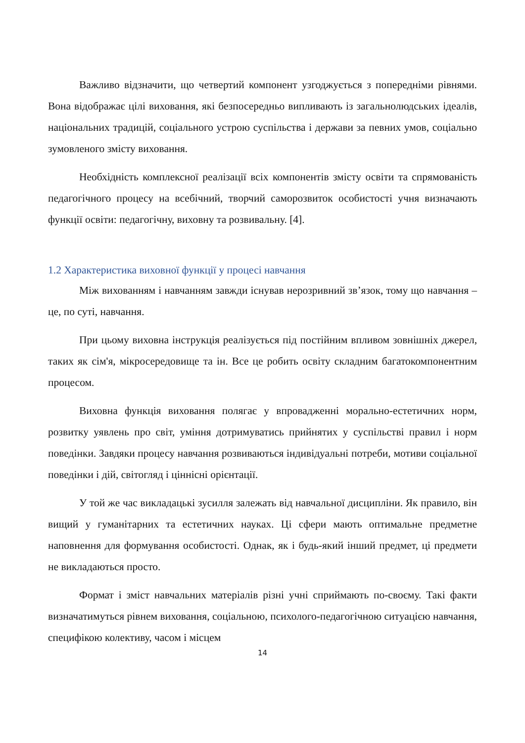Важливо відзначити, що четвертий компонент узгоджується з попередніми рівнями. Вона відображає цілі виховання, які безпосередньо випливають із загальнолюдських ідеалів, національних традицій, соціального устрою суспільства і держави за певних умов, соціально зумовленого змісту виховання.
Необхідність комплексної реалізації всіх компонентів змісту освіти та спрямованість педагогічного процесу на всебічний, творчий саморозвиток особистості учня визначають функції освіти: педагогічну, виховну та розвивальну. [4].
1.2 Характеристика виховної функції у процесі навчання
Між вихованням і навчанням завжди існував нерозривний зв’язок, тому що навчання – це, по суті, навчання.
При цьому виховна інструкція реалізується під постійним впливом зовнішніх джерел, таких як сім'я, мікросередовище та ін. Все це робить освіту складним багатокомпонентним процесом.
Виховна функція виховання полягає у впровадженні морально-естетичних норм, розвитку уявлень про світ, уміння дотримуватись прийнятих у суспільстві правил і норм поведінки. Завдяки процесу навчання розвиваються індивідуальні потреби, мотиви соціальної поведінки і дій, світогляд і ціннісні орієнтації.
У той же час викладацькі зусилля залежать від навчальної дисципліни. Як правило, він вищий у гуманітарних та естетичних науках. Ці сфери мають оптимальне предметне наповнення для формування особистості. Однак, як і будь-який інший предмет, ці предмети не викладаються просто.
Формат і зміст навчальних матеріалів різні учні сприймають по-своєму. Такі факти визначатимуться рівнем виховання, соціальною, психолого-педагогічною ситуацією навчання, специфікою колективу, часом і місцем
14